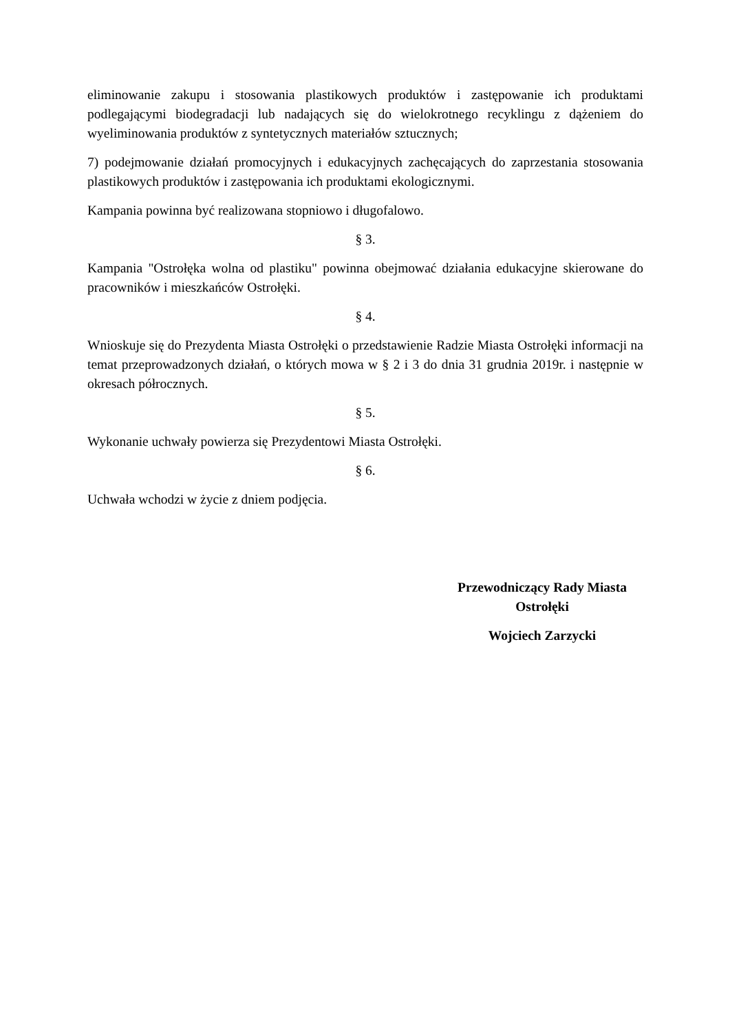eliminowanie zakupu i stosowania plastikowych produktów i zastępowanie ich produktami podlegającymi biodegradacji lub nadających się do wielokrotnego recyklingu z dążeniem do wyeliminowania produktów z syntetycznych materiałów sztucznych;
7) podejmowanie działań promocyjnych i edukacyjnych zachęcających do zaprzestania stosowania plastikowych produktów i zastępowania ich produktami ekologicznymi.
Kampania powinna być realizowana stopniowo i długofalowo.
§ 3.
Kampania "Ostrołęka wolna od plastiku" powinna obejmować działania edukacyjne skierowane do pracowników i mieszkańców Ostrołęki.
§ 4.
Wnioskuje się do Prezydenta Miasta Ostrołęki o przedstawienie Radzie Miasta Ostrołęki informacji na temat przeprowadzonych działań, o których mowa w § 2 i 3 do dnia 31 grudnia 2019r. i następnie w okresach półrocznych.
§ 5.
Wykonanie uchwały powierza się Prezydentowi Miasta Ostrołęki.
§ 6.
Uchwała wchodzi w życie z dniem podjęcia.
Przewodniczący Rady Miasta Ostrołęki
Wojciech Zarzycki